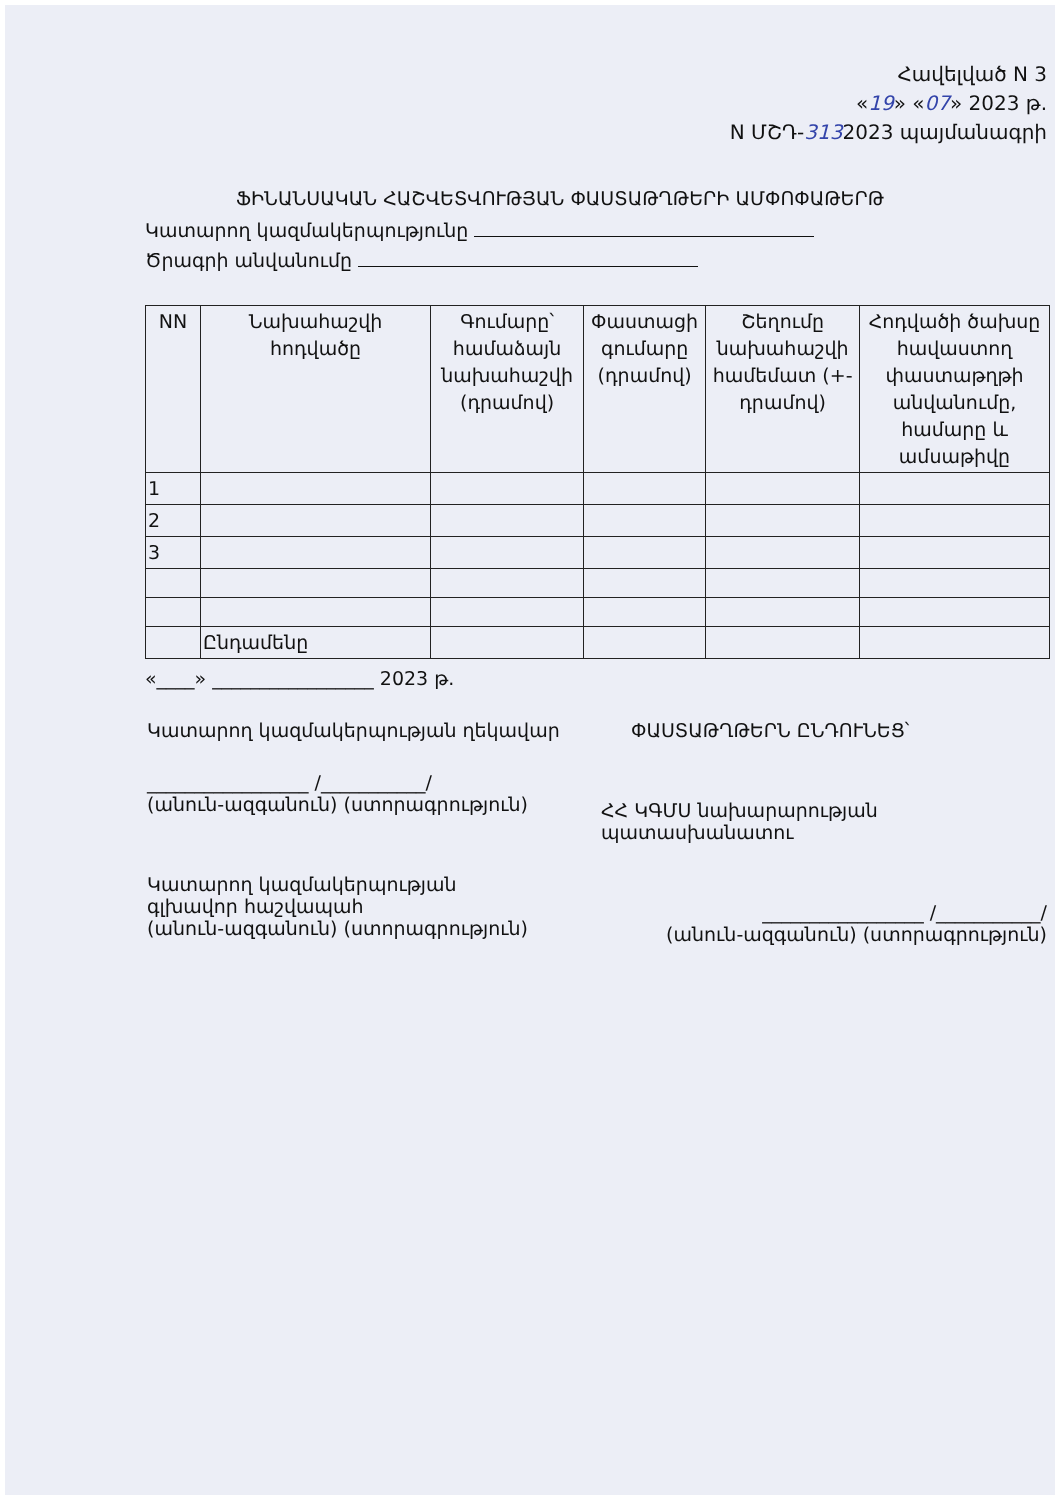Հավելված N 3
«19» «07» 2023 թ.
N ՄՇԴ-3132023 պայմանագրի
ՖԻՆԱՆՍԱԿԱՆ ՀԱՇՎԵՏՎՈՒԹՅԱՆ ՓԱՍՏԱԹՂԹԵՐԻ ԱՄՓՈՓԱԹԵՐԹ
Կատարող կազմակերպությունը
Ծրագրի անվանումը
| NN | Նախահաշվի հոդվածը | Գումարը՝ համաձայն նախահաշվի (դրամով) | Փաստացի գումարը (դրամով) | Շեղումը նախահաշվի համեմատ (+- դրամով) | Հոդվածի ծախսը հավաստող փաստաթղթի անվանումը, համարը և ամսաթիվը |
| --- | --- | --- | --- | --- | --- |
| 1 | | | | | |
| 2 | | | | | |
| 3 | | | | | |
| | Ընդամենը | | | | |
«____» _________________ 2023 թ.
Կատարող կազմակերպության ղեկավար
ՓԱՍՏԱԹՂԹԵՐՆ ԸՆԴՈՒՆԵՑ՝
_________________ /___________/
(անուն-ազգանուն) (ստորագրություն)
ՀՀ ԿԳՄՍ նախարարության պատասխանատու
Կատարող կազմակերպության
գլխավոր հաշվապահ
(անուն-ազգանուն) (ստորագրություն)
_________________ /___________/
(անուն-ազգանուն) (ստորագրություն)